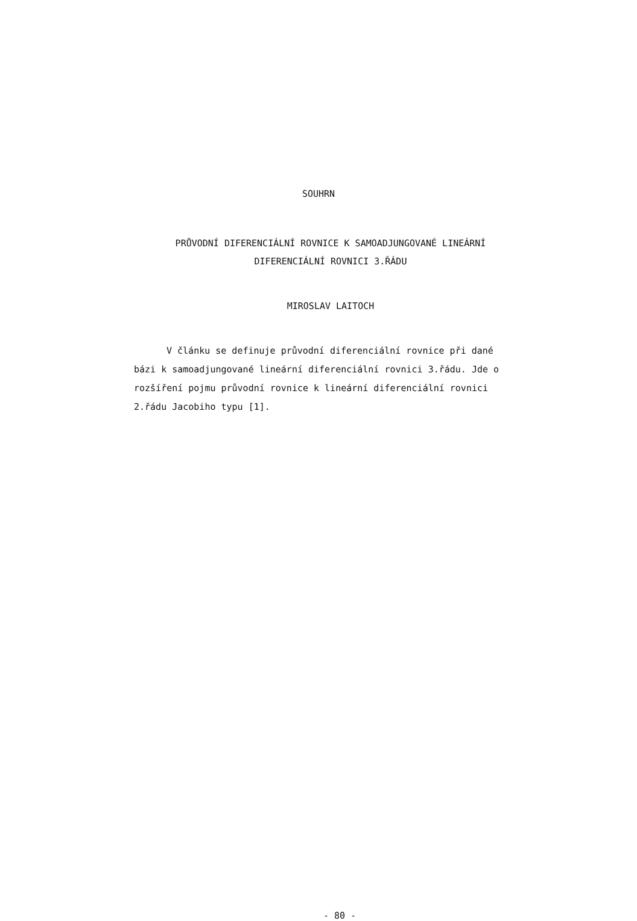SOUHRN
PRŮVODNÍ DIFERENCIÁLNÍ ROVNICE K SAMOADJUNGOVANÉ LINEÁRNÍ
DIFERENCIÁLNÍ ROVNICI 3.ŘÁDU
MIROSLAV LAITOCH
V článku se definuje průvodní diferenciální rovnice při dané bázi k samoadjungované lineární diferenciální rovnici 3.řádu. Jde o rozšíření pojmu průvodní rovnice k lineární diferenciální rovnici 2.řádu Jacobiho typu [1].
- 80 -